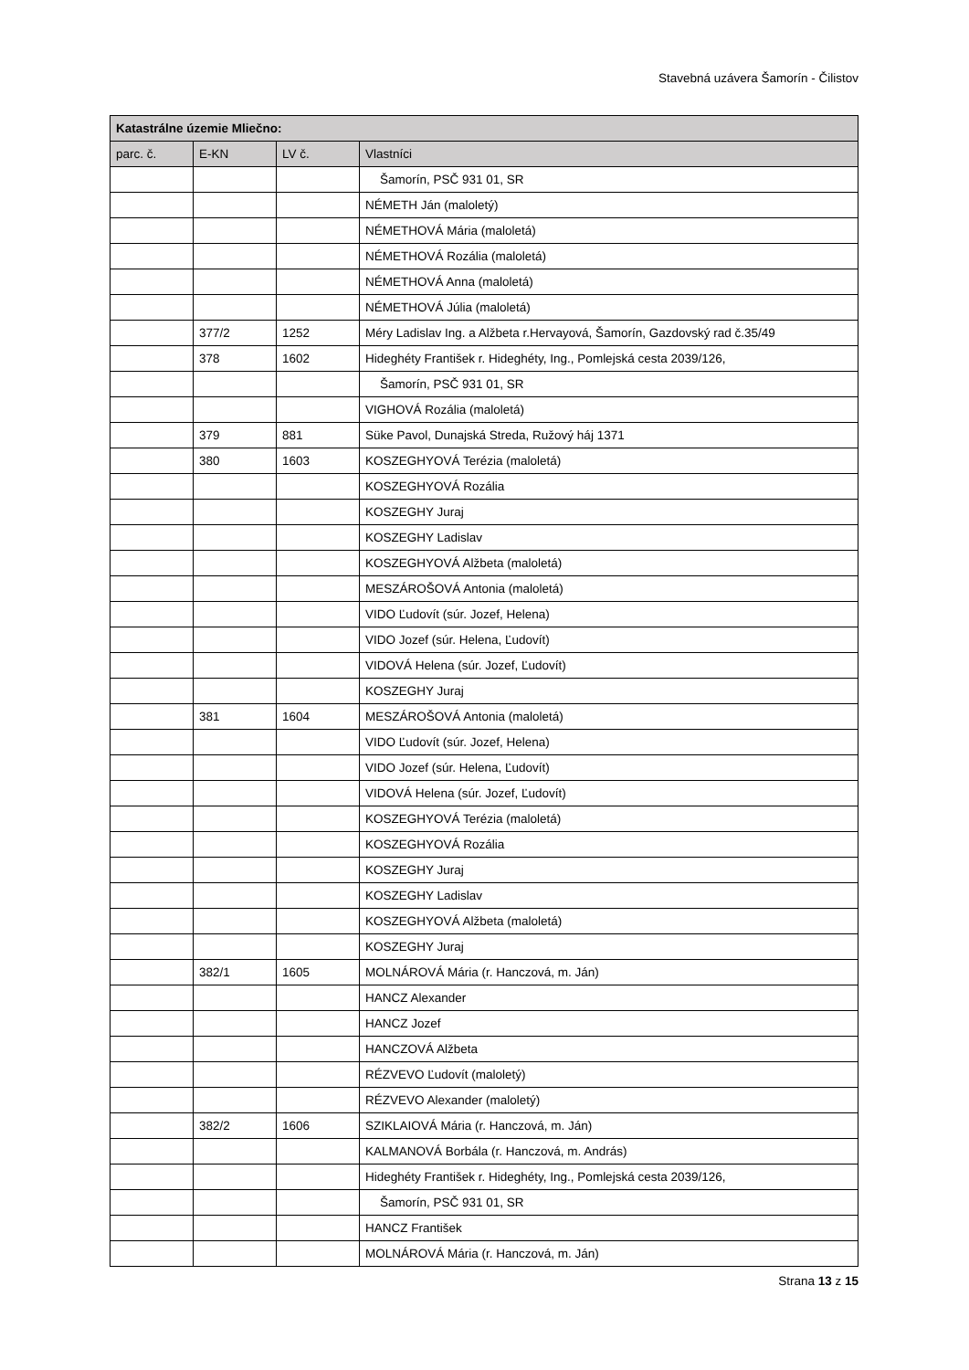Stavebná uzávera Šamorín - Čilistov
| Katastrálne územie Mliečno: | | | |
| --- | --- | --- | --- |
| parc. č. | E-KN | LV č. | Vlastníci |
| | | | Šamorín, PSČ 931 01, SR |
| | | | NÉMETH Ján (maloletý) |
| | | | NÉMETHOVÁ Mária (maloletá) |
| | | | NÉMETHOVÁ Rozália (maloletá) |
| | | | NÉMETHOVÁ Anna (maloletá) |
| | | | NÉMETHOVÁ Júlia (maloletá) |
| | 377/2 | 1252 | Méry Ladislav Ing. a Alžbeta r.Hervayová, Šamorín, Gazdovský rad č.35/49 |
| | 378 | 1602 | Hideghéty František r. Hideghéty, Ing., Pomlejská cesta 2039/126, |
| | | | Šamorín, PSČ 931 01, SR |
| | | | VIGHOVÁ Rozália (maloletá) |
| | 379 | 881 | Süke Pavol, Dunajská Streda, Ružový háj 1371 |
| | 380 | 1603 | KOSZEGHYOVÁ Terézia (maloletá) |
| | | | KOSZEGHYOVÁ Rozália |
| | | | KOSZEGHY Juraj |
| | | | KOSZEGHY Ladislav |
| | | | KOSZEGHYOVÁ Alžbeta (maloletá) |
| | | | MESZÁROŠOVÁ Antonia (maloletá) |
| | | | VIDO Ľudovít (súr. Jozef, Helena) |
| | | | VIDO Jozef (súr. Helena, Ľudovít) |
| | | | VIDOVÁ Helena (súr. Jozef, Ľudovít) |
| | | | KOSZEGHY Juraj |
| | 381 | 1604 | MESZÁROŠOVÁ Antonia (maloletá) |
| | | | VIDO Ľudovít (súr. Jozef, Helena) |
| | | | VIDO Jozef (súr. Helena, Ľudovít) |
| | | | VIDOVÁ Helena (súr. Jozef, Ľudovít) |
| | | | KOSZEGHYOVÁ Terézia (maloletá) |
| | | | KOSZEGHYOVÁ Rozália |
| | | | KOSZEGHY Juraj |
| | | | KOSZEGHY Ladislav |
| | | | KOSZEGHYOVÁ Alžbeta (maloletá) |
| | | | KOSZEGHY Juraj |
| | 382/1 | 1605 | MOLNÁROVÁ Mária (r. Hanczová, m. Ján) |
| | | | HANCZ Alexander |
| | | | HANCZ Jozef |
| | | | HANCZOVÁ Alžbeta |
| | | | RÉZVEVO Ľudovít (maloletý) |
| | | | RÉZVEVO Alexander (maloletý) |
| | 382/2 | 1606 | SZIKLAIOVÁ Mária (r. Hanczová, m. Ján) |
| | | | KALMANOVÁ Borbála (r. Hanczová, m. András) |
| | | | Hideghéty František r. Hideghéty, Ing., Pomlejská cesta 2039/126, |
| | | | Šamorín, PSČ 931 01, SR |
| | | | HANCZ František |
| | | | MOLNÁROVÁ Mária (r. Hanczová, m. Ján) |
Strana 13 z 15